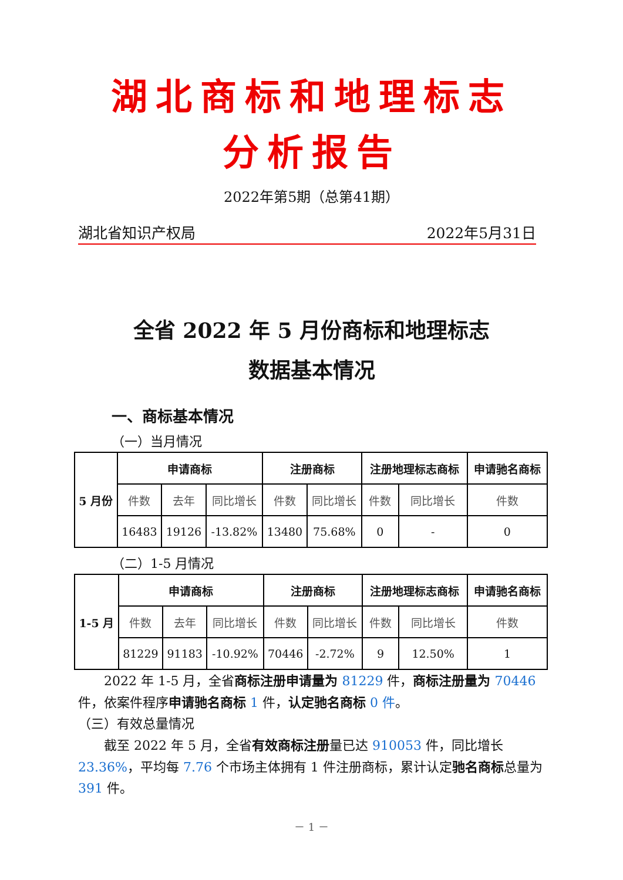湖北商标和地理标志
分析报告
2022年第5期（总第41期）
湖北省知识产权局 2022年5月31日
全省 2022 年 5 月份商标和地理标志
数据基本情况
一、商标基本情况
（一）当月情况
| 5 月份 | 申请商标 | | | 注册商标 | | 注册地理标志商标 | | 申请驰名商标 |
| | 件数 | 去年 | 同比增长 | 件数 | 同比增长 | 件数 | 同比增长 | 件数 |
| | 16483 | 19126 | -13.82% | 13480 | 75.68% | 0 | - | 0 |
（二）1-5 月情况
| 1-5 月 | 申请商标 | | | 注册商标 | | 注册地理标志商标 | | 申请驰名商标 |
| | 件数 | 去年 | 同比增长 | 件数 | 同比增长 | 件数 | 同比增长 | 件数 |
| | 81229 | 91183 | -10.92% | 70446 | -2.72% | 9 | 12.50% | 1 |
　　2022 年 1-5 月，全省商标注册申请量为 81229 件，商标注册量为 70446 件，依案件程序申请驰名商标 1 件，认定驰名商标 0 件。
（三）有效总量情况
　　截至 2022 年 5 月，全省有效商标注册量已达 910053 件，同比增长 23.36%，平均每 7.76 个市场主体拥有 1 件注册商标，累计认定驰名商标总量为 391 件。
－ 1 －